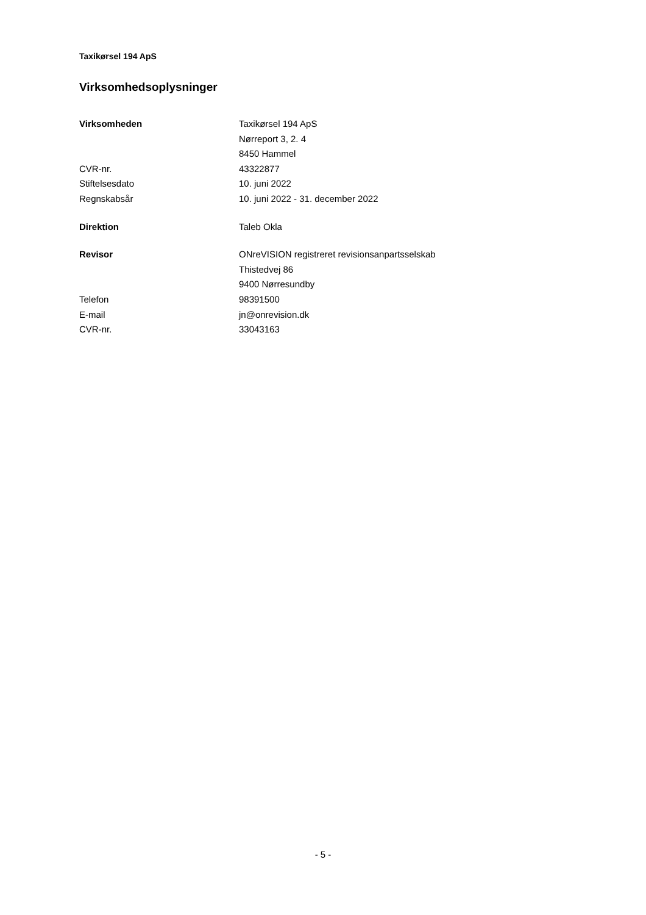Taxikørsel 194 ApS
Virksomhedsoplysninger
| Virksomheden | Taxikørsel 194 ApS |
| | Nørreport 3, 2. 4 |
| | 8450 Hammel |
| CVR-nr. | 43322877 |
| Stiftelsesdato | 10. juni 2022 |
| Regnskabsår | 10. juni 2022 - 31. december 2022 |
| Direktion | Taleb Okla |
| Revisor | ONreVISION registreret revisionsanpartsselskab |
| | Thistedvej 86 |
| | 9400 Nørresundby |
| Telefon | 98391500 |
| E-mail | jn@onrevision.dk |
| CVR-nr. | 33043163 |
- 5 -